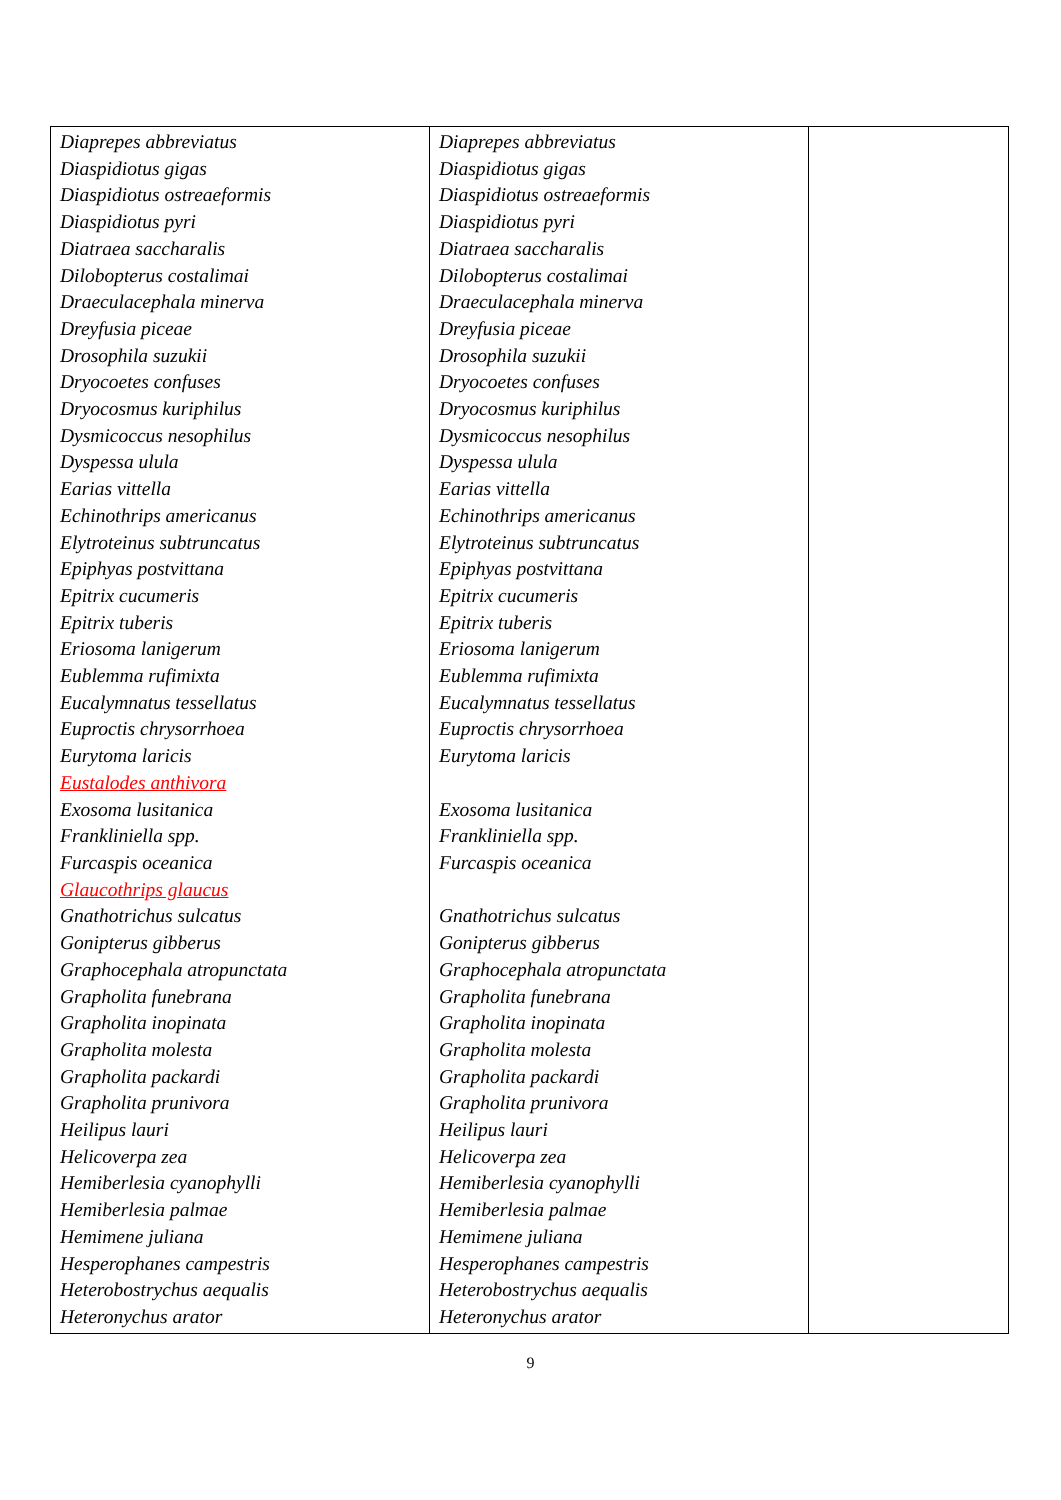| Diaprepes abbreviatus Diaspidiotus gigas Diaspidiotus ostreaeformis Diaspidiotus pyri Diatraea saccharalis Dilobopterus costalimai Draeculacephala minerva Dreyfusia piceae Drosophila suzukii Dryocoetes confuses Dryocosmus kuriphilus Dysmicoccus nesophilus Dyspessa ulula Earias vittella Echinothrips americanus Elytroteinus subtruncatus Epiphyas postvittana Epitrix cucumeris Epitrix tuberis Eriosoma lanigerum Eublemma rufimixta Eucalymnatus tessellatus Euproctis chrysorrhoea Eurytoma laricis Eustalodes anthivora Exosoma lusitanica Frankliniella spp. Furcaspis oceanica Glaucothrips glaucus Gnathotrichus sulcatus Gonipterus gibberus Graphocephala atropunctata Grapholita funebrana Grapholita inopinata Grapholita molesta Grapholita packardi Grapholita prunivora Heilipus lauri Helicoverpa zea Hemiberlesia cyanophylli Hemiberlesia palmae Hemimene juliana Hesperophanes campestris Heterobostrychus aequalis Heteronychus arator | Diaprepes abbreviatus Diaspidiotus gigas Diaspidiotus ostreaeformis Diaspidiotus pyri Diatraea saccharalis Dilobopterus costalimai Draeculacephala minerva Dreyfusia piceae Drosophila suzukii Dryocoetes confuses Dryocosmus kuriphilus Dysmicoccus nesophilus Dyspessa ulula Earias vittella Echinothrips americanus Elytroteinus subtruncatus Epiphyas postvittana Epitrix cucumeris Epitrix tuberis Eriosoma lanigerum Eublemma rufimixta Eucalymnatus tessellatus Euproctis chrysorrhoea Eurytoma laricis Exosoma lusitanica Frankliniella spp. Furcaspis oceanica Gnathotrichus sulcatus Gonipterus gibberus Graphocephala atropunctata Grapholita funebrana Grapholita inopinata Grapholita molesta Grapholita packardi Grapholita prunivora Heilipus lauri Helicoverpa zea Hemiberlesia cyanophylli Hemiberlesia palmae Hemimene juliana Hesperophanes campestris Heterobostrychus aequalis Heteronychus arator | |
9